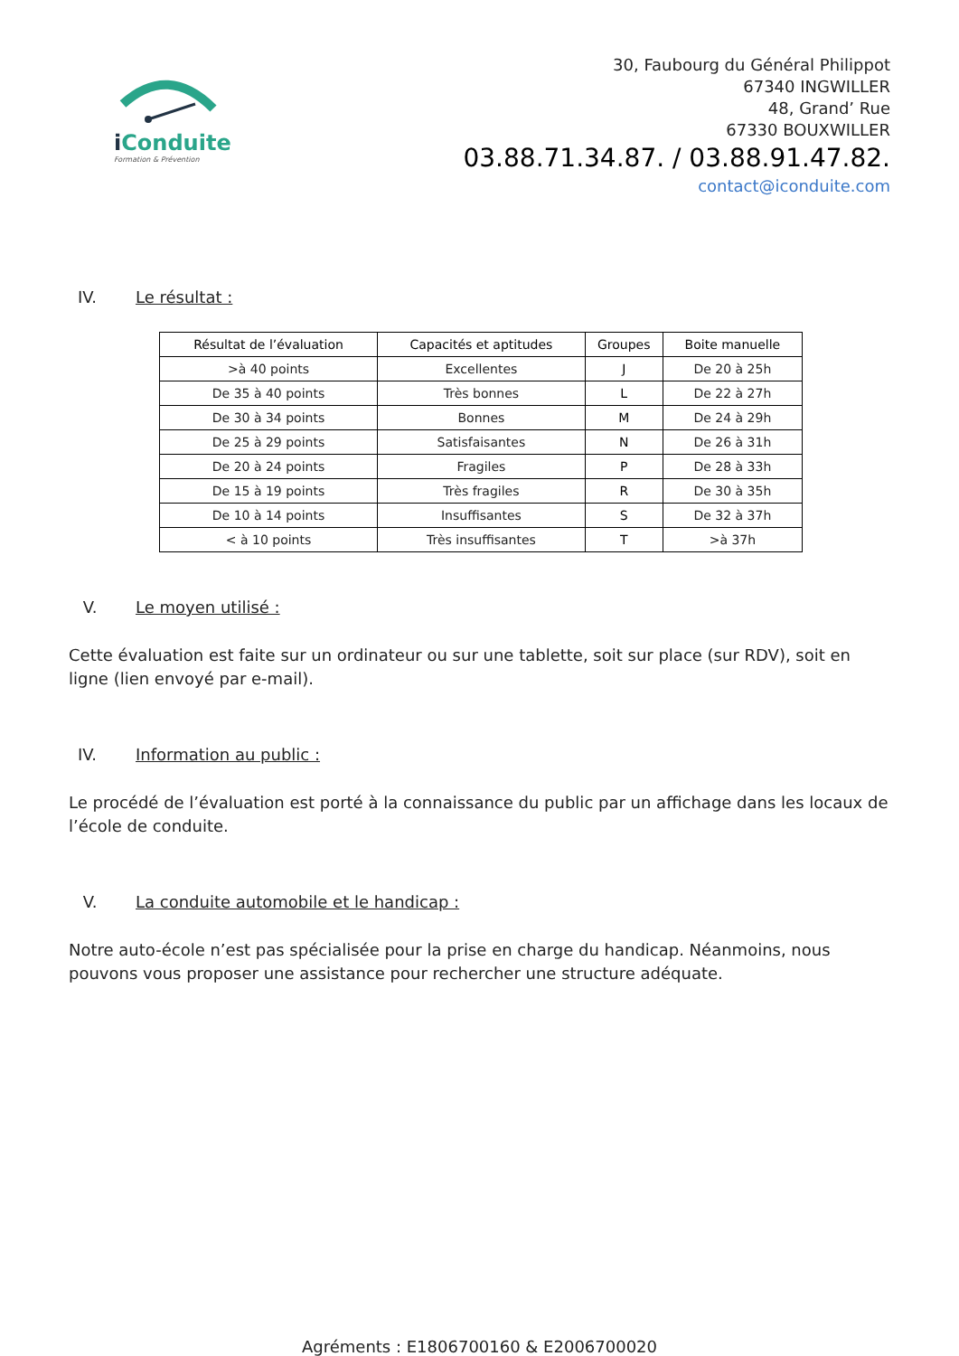i Conduite
Formation & Prévention
30, Faubourg du Général Philippot
67340 INGWILLER
48, Grand’ Rue
67330 BOUXWILLER
03.88.71.34.87. / 03.88.91.47.82.
contact@iconduite.com
IV. Le résultat :
| Résultat de l’évaluation | Capacités et aptitudes | Groupes | Boite manuelle |
| --- | --- | --- | --- |
| >à 40 points | Excellentes | J | De 20 à 25h |
| De 35 à 40 points | Très bonnes | L | De 22 à 27h |
| De 30 à 34 points | Bonnes | M | De 24 à 29h |
| De 25 à 29 points | Satisfaisantes | N | De 26 à 31h |
| De 20 à 24 points | Fragiles | P | De 28 à 33h |
| De 15 à 19 points | Très fragiles | R | De 30 à 35h |
| De 10 à 14 points | Insuffisantes | S | De 32 à 37h |
| < à 10 points | Très insuffisantes | T | >à 37h |
V. Le moyen utilisé :
Cette évaluation est faite sur un ordinateur ou sur une tablette, soit sur place (sur RDV), soit en ligne (lien envoyé par e-mail).
IV. Information au public :
Le procédé de l’évaluation est porté à la connaissance du public par un affichage dans les locaux de l’école de conduite.
V. La conduite automobile et le handicap :
Notre auto-école n’est pas spécialisée pour la prise en charge du handicap. Néanmoins, nous pouvons vous proposer une assistance pour rechercher une structure adéquate.
Agréments : E1806700160 & E2006700020